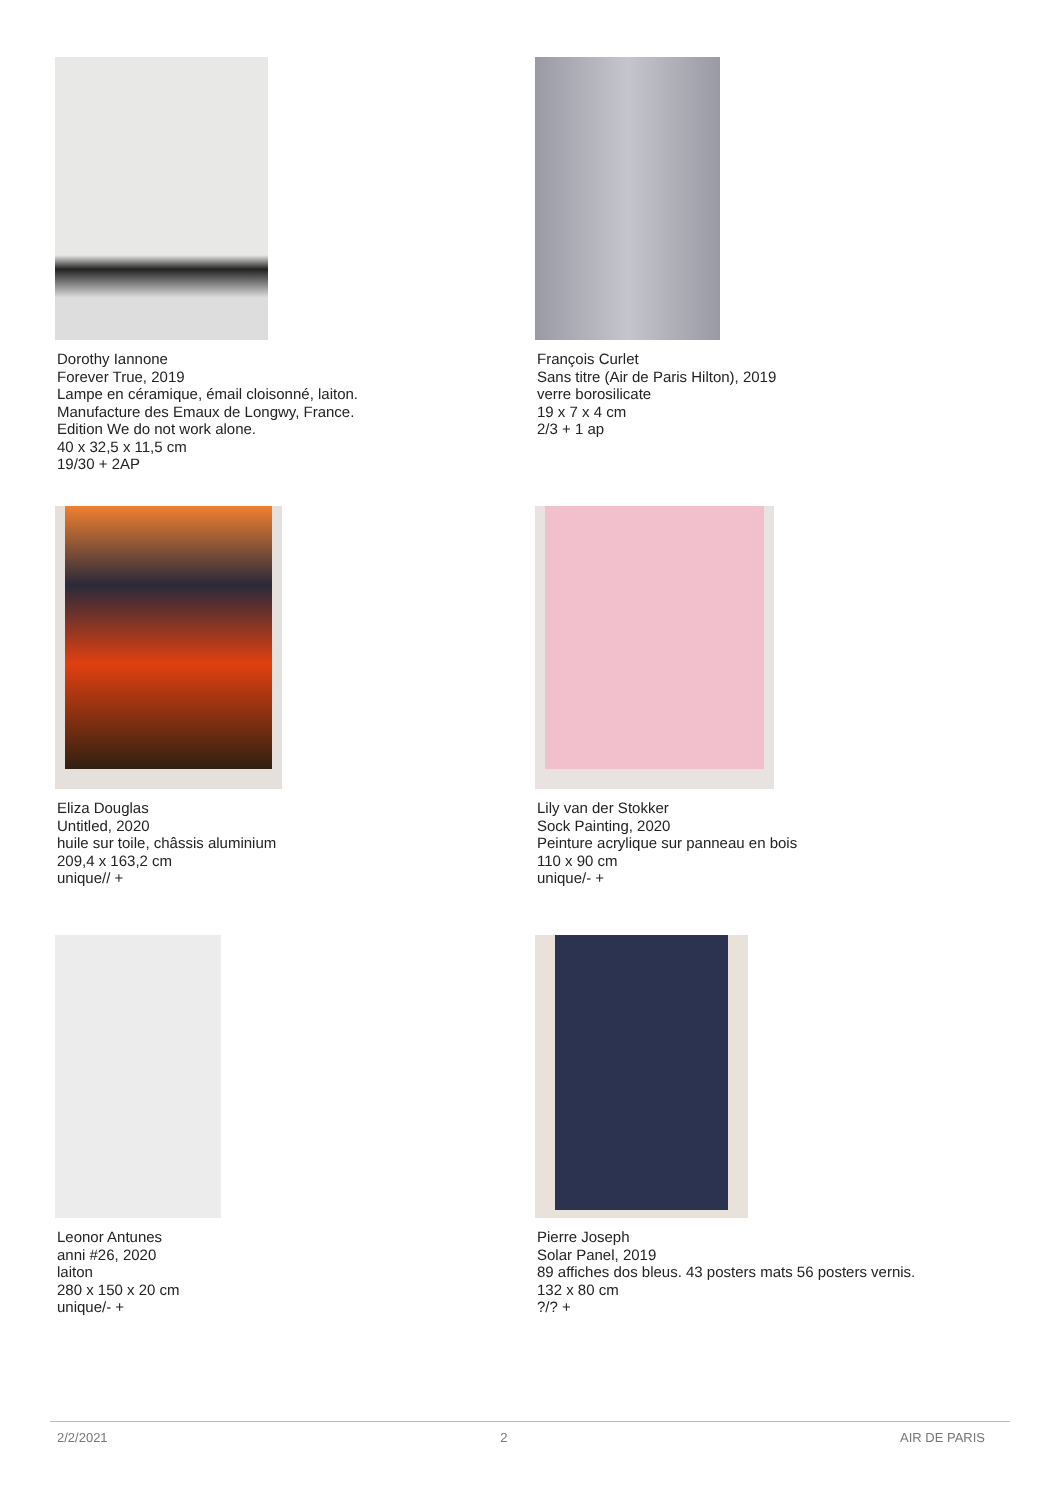Dorothy Iannone
Forever True, 2019
Lampe en céramique, émail cloisonné, laiton.
Manufacture des Emaux de Longwy, France.
Edition We do not work alone.
40 x 32,5 x 11,5 cm
19/30 + 2AP
François Curlet
Sans titre (Air de Paris Hilton), 2019
verre borosilicate
19 x 7 x 4 cm
2/3 + 1 ap
Eliza Douglas
Untitled, 2020
huile sur toile, châssis aluminium
209,4 x 163,2 cm
unique// +
Lily van der Stokker
Sock Painting, 2020
Peinture acrylique sur panneau en bois
110 x 90 cm
unique/- +
Leonor Antunes
anni #26, 2020
laiton
280 x 150 x 20 cm
unique/- +
Pierre Joseph
Solar Panel, 2019
89 affiches dos bleus. 43 posters mats 56 posters vernis.
132 x 80 cm
?/? +
2/2/2021 2 AIR DE PARIS